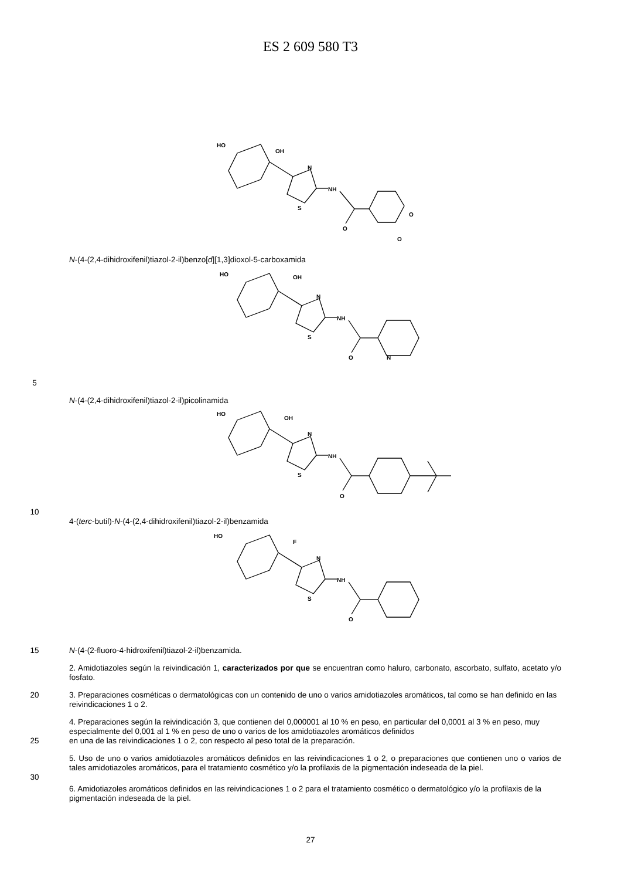ES 2 609 580 T3
HO
OH
N
NH
S
O
O
O
N-(4-(2,4-dihidroxifenil)tiazol-2-il)benzo[d][1,3]dioxol-5-carboxamida
HO
OH
N
NH
S
O
N
5
N-(4-(2,4-dihidroxifenil)tiazol-2-il)picolinamida
HO
OH
N
NH
S
O
10
4-(terc-butil)-N-(4-(2,4-dihidroxifenil)tiazol-2-il)benzamida
HO
F
N
NH
S
O
15 N-(4-(2-fluoro-4-hidroxifenil)tiazol-2-il)benzamida.
2. Amidotiazoles según la reivindicación 1, caracterizados por que se encuentran como haluro, carbonato, ascorbato, sulfato, acetato y/o fosfato.
20 3. Preparaciones cosméticas o dermatológicas con un contenido de uno o varios amidotiazoles aromáticos, tal como se han definido en las reivindicaciones 1 o 2.
4. Preparaciones según la reivindicación 3, que contienen del 0,000001 al 10 % en peso, en particular del 0,0001 al 3 % en peso, muy especialmente del 0,001 al 1 % en peso de uno o varios de los amidotiazoles aromáticos definidos
25 en una de las reivindicaciones 1 o 2, con respecto al peso total de la preparación.
5. Uso de uno o varios amidotiazoles aromáticos definidos en las reivindicaciones 1 o 2, o preparaciones que contienen uno o varios de tales amidotiazoles aromáticos, para el tratamiento cosmético y/o la profilaxis de la pigmentación indeseada de la piel.
30
6. Amidotiazoles aromáticos definidos en las reivindicaciones 1 o 2 para el tratamiento cosmético o dermatológico y/o la profilaxis de la pigmentación indeseada de la piel.
27